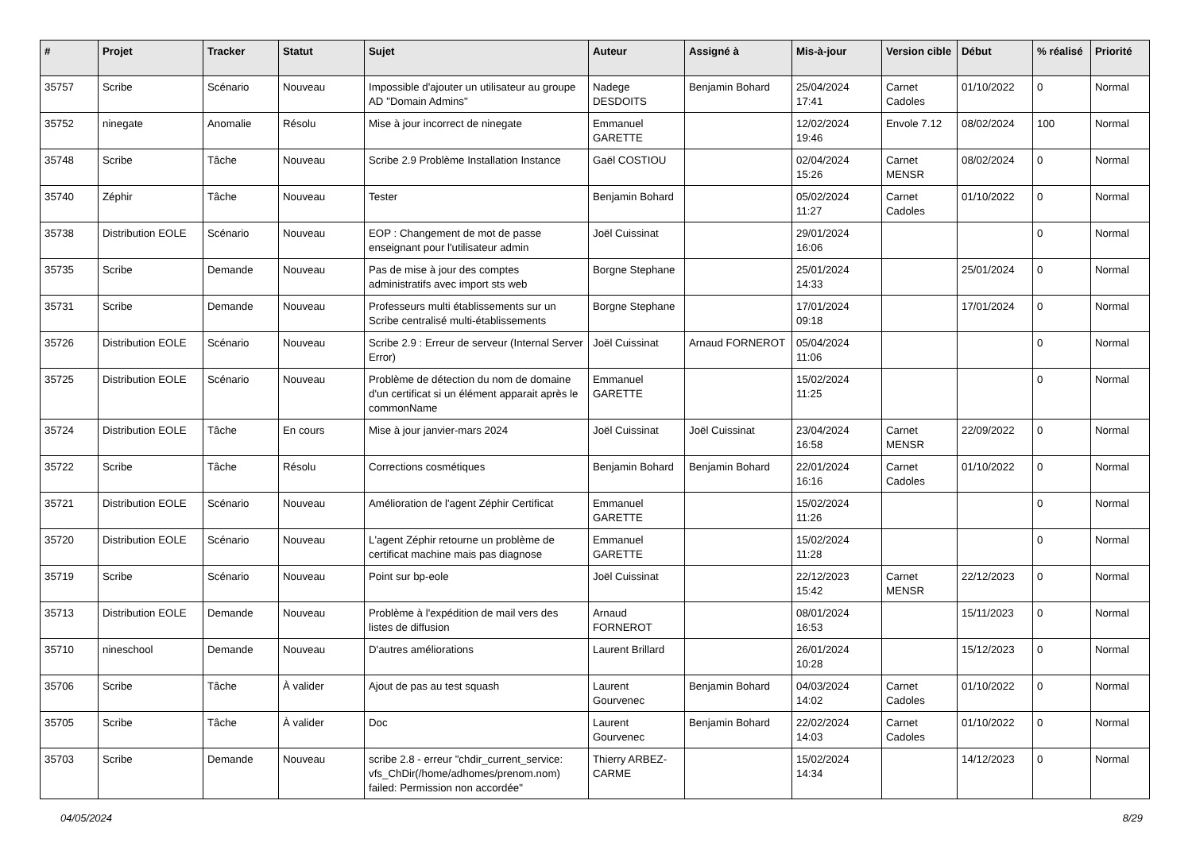| # | Projet | Tracker | Statut | Sujet | Auteur | Assigné à | Mis-à-jour | Version cible | Début | % réalisé | Priorité |
| --- | --- | --- | --- | --- | --- | --- | --- | --- | --- | --- | --- |
| 35757 | Scribe | Scénario | Nouveau | Impossible d'ajouter un utilisateur au groupe AD "Domain Admins" | Nadege DESDOITS | Benjamin Bohard | 25/04/2024 17:41 | Carnet Cadoles | 01/10/2022 | 0 | Normal |
| 35752 | ninegate | Anomalie | Résolu | Mise à jour incorrect de ninegate | Emmanuel GARETTE | | 12/02/2024 19:46 | Envole 7.12 | 08/02/2024 | 100 | Normal |
| 35748 | Scribe | Tâche | Nouveau | Scribe 2.9 Problème Installation Instance | Gaël COSTIOU | | 02/04/2024 15:26 | Carnet MENSR | 08/02/2024 | 0 | Normal |
| 35740 | Zéphir | Tâche | Nouveau | Tester | Benjamin Bohard | | 05/02/2024 11:27 | Carnet Cadoles | 01/10/2022 | 0 | Normal |
| 35738 | Distribution EOLE | Scénario | Nouveau | EOP : Changement de mot de passe enseignant pour l'utilisateur admin | Joël Cuissinat | | 29/01/2024 16:06 | | | 0 | Normal |
| 35735 | Scribe | Demande | Nouveau | Pas de mise à jour des comptes administratifs avec import sts web | Borgne Stephane | | 25/01/2024 14:33 | | 25/01/2024 | 0 | Normal |
| 35731 | Scribe | Demande | Nouveau | Professeurs multi établissements sur un Scribe centralisé multi-établissements | Borgne Stephane | | 17/01/2024 09:18 | | 17/01/2024 | 0 | Normal |
| 35726 | Distribution EOLE | Scénario | Nouveau | Scribe 2.9 : Erreur de serveur (Internal Server Error) | Joël Cuissinat | Arnaud FORNEROT | 05/04/2024 11:06 | | | 0 | Normal |
| 35725 | Distribution EOLE | Scénario | Nouveau | Problème de détection du nom de domaine d'un certificat si un élément apparait après le commonName | Emmanuel GARETTE | | 15/02/2024 11:25 | | | 0 | Normal |
| 35724 | Distribution EOLE | Tâche | En cours | Mise à jour janvier-mars 2024 | Joël Cuissinat | Joël Cuissinat | 23/04/2024 16:58 | Carnet MENSR | 22/09/2022 | 0 | Normal |
| 35722 | Scribe | Tâche | Résolu | Corrections cosmétiques | Benjamin Bohard | Benjamin Bohard | 22/01/2024 16:16 | Carnet Cadoles | 01/10/2022 | 0 | Normal |
| 35721 | Distribution EOLE | Scénario | Nouveau | Amélioration de l'agent Zéphir Certificat | Emmanuel GARETTE | | 15/02/2024 11:26 | | | 0 | Normal |
| 35720 | Distribution EOLE | Scénario | Nouveau | L'agent Zéphir retourne un problème de certificat machine mais pas diagnose | Emmanuel GARETTE | | 15/02/2024 11:28 | | | 0 | Normal |
| 35719 | Scribe | Scénario | Nouveau | Point sur bp-eole | Joël Cuissinat | | 22/12/2023 15:42 | Carnet MENSR | 22/12/2023 | 0 | Normal |
| 35713 | Distribution EOLE | Demande | Nouveau | Problème à l'expédition de mail vers des listes de diffusion | Arnaud FORNEROT | | 08/01/2024 16:53 | | 15/11/2023 | 0 | Normal |
| 35710 | nineschool | Demande | Nouveau | D'autres améliorations | Laurent Brillard | | 26/01/2024 10:28 | | 15/12/2023 | 0 | Normal |
| 35706 | Scribe | Tâche | À valider | Ajout de pas au test squash | Laurent Gourvenec | Benjamin Bohard | 04/03/2024 14:02 | Carnet Cadoles | 01/10/2022 | 0 | Normal |
| 35705 | Scribe | Tâche | À valider | Doc | Laurent Gourvenec | Benjamin Bohard | 22/02/2024 14:03 | Carnet Cadoles | 01/10/2022 | 0 | Normal |
| 35703 | Scribe | Demande | Nouveau | scribe 2.8 - erreur "chdir_current_service: vfs_ChDir(/home/adhomes/prenom.nom) failed: Permission non accordée" | Thierry ARBEZ-CARME | | 15/02/2024 14:34 | | 14/12/2023 | 0 | Normal |
04/05/2024 8/29